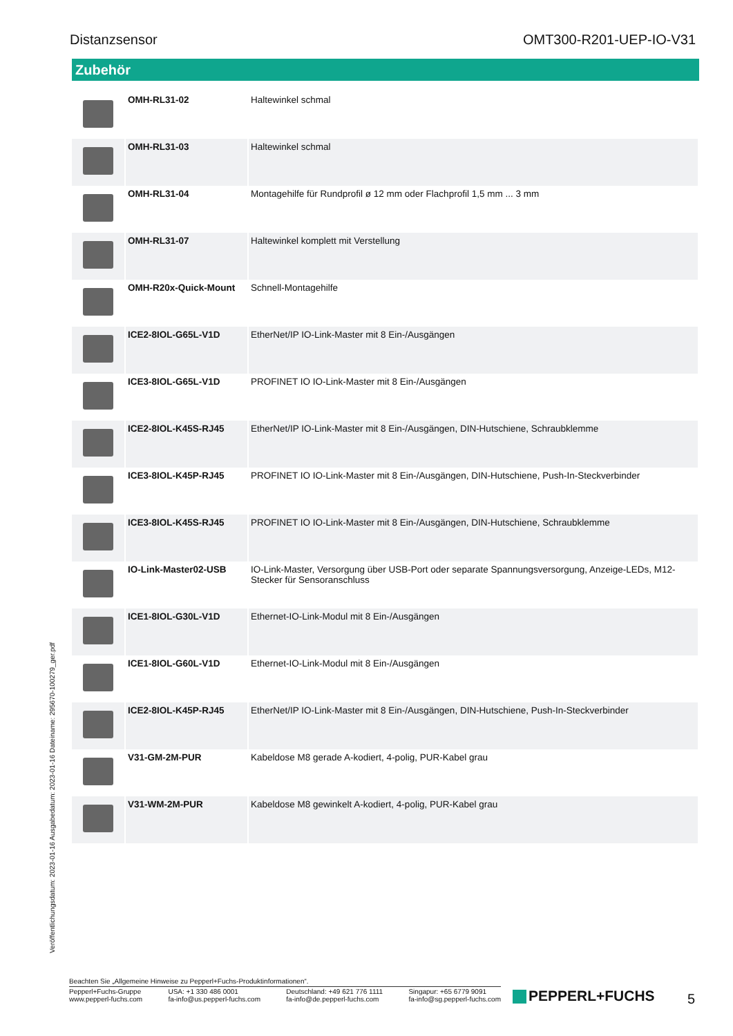Distanzsensor OMT300-R201-UEP-IO-V31
Zubehör
| | OMH-RL31-02 | Haltewinkel schmal |
| | OMH-RL31-03 | Haltewinkel schmal |
| | OMH-RL31-04 | Montagehilfe für Rundprofil ø 12 mm oder Flachprofil 1,5 mm ... 3 mm |
| | OMH-RL31-07 | Haltewinkel komplett mit Verstellung |
| | OMH-R20x-Quick-Mount | Schnell-Montagehilfe |
| | ICE2-8IOL-G65L-V1D | EtherNet/IP IO-Link-Master mit 8 Ein-/Ausgängen |
| | ICE3-8IOL-G65L-V1D | PROFINET IO IO-Link-Master mit 8 Ein-/Ausgängen |
| | ICE2-8IOL-K45S-RJ45 | EtherNet/IP IO-Link-Master mit 8 Ein-/Ausgängen, DIN-Hutschiene, Schraubklemme |
| | ICE3-8IOL-K45P-RJ45 | PROFINET IO IO-Link-Master mit 8 Ein-/Ausgängen, DIN-Hutschiene, Push-In-Steckverbinder |
| | ICE3-8IOL-K45S-RJ45 | PROFINET IO IO-Link-Master mit 8 Ein-/Ausgängen, DIN-Hutschiene, Schraubklemme |
| | IO-Link-Master02-USB | IO-Link-Master, Versorgung über USB-Port oder separate Spannungsversorgung, Anzeige-LEDs, M12-Stecker für Sensoranschluss |
| | ICE1-8IOL-G30L-V1D | Ethernet-IO-Link-Modul mit 8 Ein-/Ausgängen |
| | ICE1-8IOL-G60L-V1D | Ethernet-IO-Link-Modul mit 8 Ein-/Ausgängen |
| | ICE2-8IOL-K45P-RJ45 | EtherNet/IP IO-Link-Master mit 8 Ein-/Ausgängen, DIN-Hutschiene, Push-In-Steckverbinder |
| | V31-GM-2M-PUR | Kabeldose M8 gerade A-kodiert, 4-polig, PUR-Kabel grau |
| | V31-WM-2M-PUR | Kabeldose M8 gewinkelt A-kodiert, 4-polig, PUR-Kabel grau |
Veröffentlichungsdatum: 2023-01-16 Ausgabedatum: 2023-01-16 Dateiname: 295670-100279_ger.pdf
Beachten Sie „Allgemeine Hinweise zu Pepperl+Fuchs-Produktinformationen“.
Pepperl+Fuchs-Gruppe
www.pepperl-fuchs.com
USA: +1 330 486 0001
fa-info@us.pepperl-fuchs.com
Deutschland: +49 621 776 1111
fa-info@de.pepperl-fuchs.com
Singapur: +65 6779 9091
fa-info@sg.pepperl-fuchs.com
PEPPERL+FUCHS 5